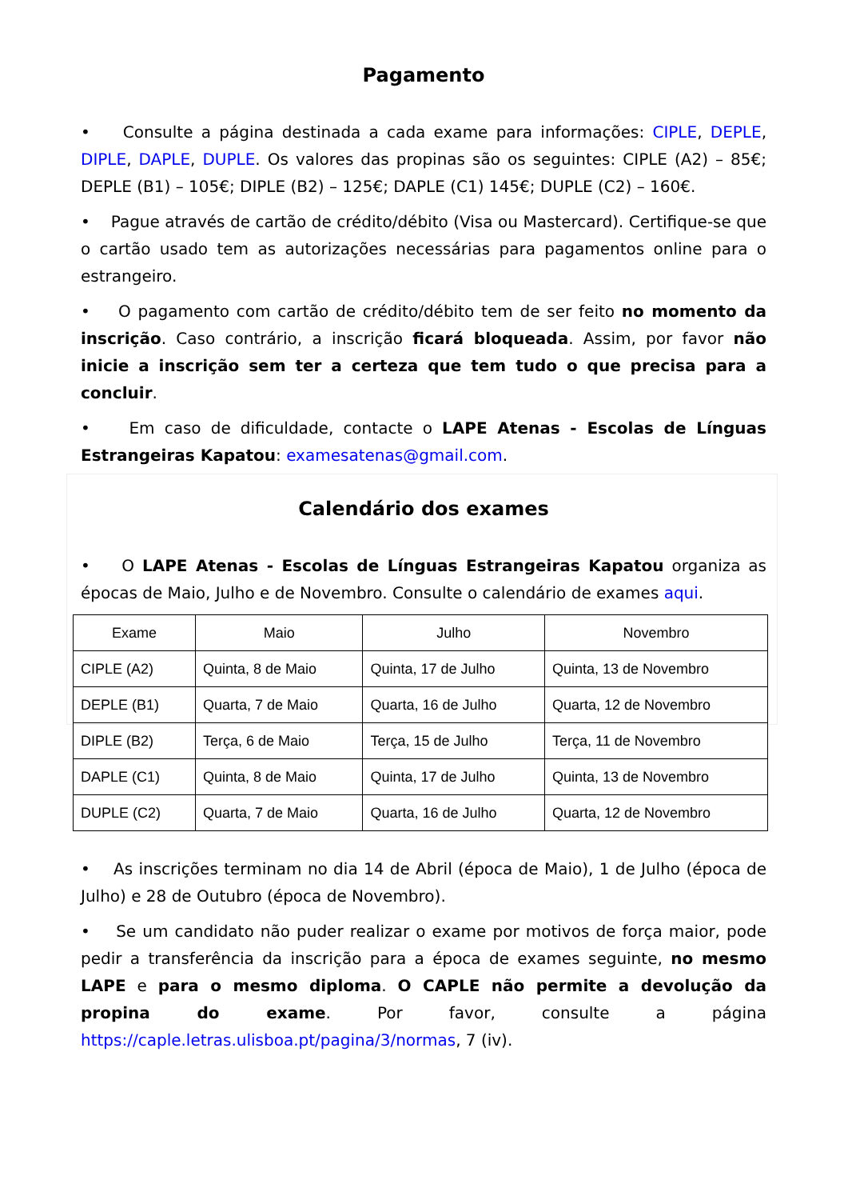Pagamento
• Consulte a página destinada a cada exame para informações: CIPLE, DEPLE, DIPLE, DAPLE, DUPLE. Os valores das propinas são os seguintes: CIPLE (A2) – 85€; DEPLE (B1) – 105€; DIPLE (B2) – 125€; DAPLE (C1) 145€; DUPLE (C2) – 160€.
• Pague através de cartão de crédito/débito (Visa ou Mastercard). Certifique-se que o cartão usado tem as autorizações necessárias para pagamentos online para o estrangeiro.
• O pagamento com cartão de crédito/débito tem de ser feito no momento da inscrição. Caso contrário, a inscrição ficará bloqueada. Assim, por favor não inicie a inscrição sem ter a certeza que tem tudo o que precisa para a concluir.
• Em caso de dificuldade, contacte o LAPE Atenas - Escolas de Línguas Estrangeiras Kapatou: examesatenas@gmail.com.
Calendário dos exames
• O LAPE Atenas - Escolas de Línguas Estrangeiras Kapatou organiza as épocas de Maio, Julho e de Novembro. Consulte o calendário de exames aqui.
| Exame | Maio | Julho | Novembro |
| --- | --- | --- | --- |
| CIPLE (A2) | Quinta, 8 de Maio | Quinta, 17 de Julho | Quinta, 13 de Novembro |
| DEPLE (B1) | Quarta, 7 de Maio | Quarta, 16 de Julho | Quarta, 12 de Novembro |
| DIPLE (B2) | Terça, 6 de Maio | Terça, 15 de Julho | Terça, 11 de Novembro |
| DAPLE (C1) | Quinta, 8 de Maio | Quinta, 17 de Julho | Quinta, 13 de Novembro |
| DUPLE (C2) | Quarta, 7 de Maio | Quarta, 16 de Julho | Quarta, 12 de Novembro |
• As inscrições terminam no dia 14 de Abril (época de Maio), 1 de Julho (época de Julho) e 28 de Outubro (época de Novembro).
• Se um candidato não puder realizar o exame por motivos de força maior, pode pedir a transferência da inscrição para a época de exames seguinte, no mesmo LAPE e para o mesmo diploma. O CAPLE não permite a devolução da propina do exame. Por favor, consulte a página https://caple.letras.ulisboa.pt/pagina/3/normas, 7 (iv).